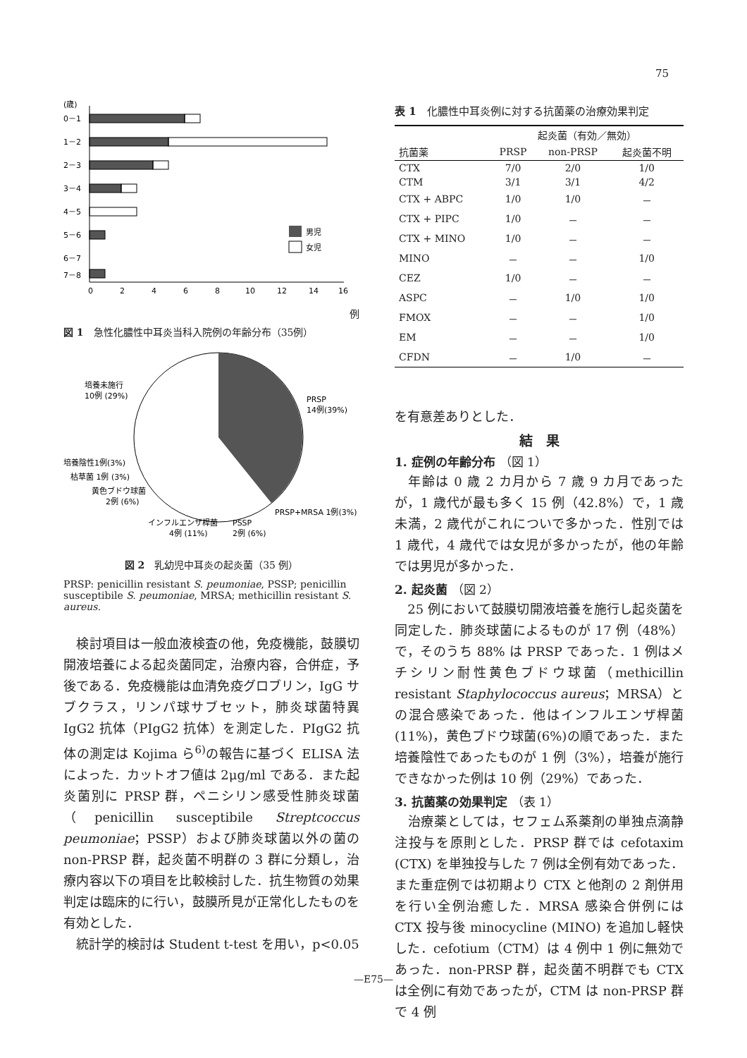75
(歳)
0－1
1－2
2－3
3－4
4－5
5－6
6－7
7－8
0
2
4
6
8
10
12
14
16
男児
女児
例
図 1　急性化膿性中耳炎当科入院例の年齢分布（35例）
培養未施行
10例 (29%)
PRSP
14例(39%)
培養陰性1例(3%)
枯草菌 1例 (3%)
黄色ブドウ球菌
2例 (6%)
PRSP+MRSA 1例(3%)
インフルエンザ桿菌
4例 (11%)
PSSP
2例 (6%)
図 2　乳幼児中耳炎の起炎菌（35 例）
PRSP: penicillin resistant S. peumoniae, PSSP; penicillin susceptibile S. peumoniae, MRSA; methicillin resistant S. aureus.
　検討項目は一般血液検査の他，免疫機能，鼓膜切開液培養による起炎菌同定，治療内容，合併症，予後である．免疫機能は血清免疫グロブリン，IgG サブクラス，リンパ球サブセット，肺炎球菌特異 IgG2 抗体（PIgG2 抗体）を測定した．PIgG2 抗体の測定は Kojima ら<sup>6)</sup>の報告に基づく ELISA 法によった．カットオフ値は 2μg/ml である．また起炎菌別に PRSP 群，ペニシリン感受性肺炎球菌（penicillin susceptibile Streptcoccus peumoniae；PSSP）および肺炎球菌以外の菌の non-PRSP 群，起炎菌不明群の 3 群に分類し，治療内容以下の項目を比較検討した．抗生物質の効果判定は臨床的に行い，鼓膜所見が正常化したものを有効とした．
　統計学的検討は Student t-test を用い，p<0.05
表 1　化膿性中耳炎例に対する抗菌薬の治療効果判定
| | 起炎菌（有効／無効） | | |
| --- | --- | --- | --- |
| 抗菌薬 | PRSP | non-PRSP | 起炎菌不明 |
| CTX | 7/0 | 2/0 | 1/0 |
| CTM | 3/1 | 3/1 | 4/2 |
| CTX + ABPC | 1/0 | 1/0 | － |
| CTX + PIPC | 1/0 | － | － |
| CTX + MINO | 1/0 | － | － |
| MINO | － | － | 1/0 |
| CEZ | 1/0 | － | － |
| ASPC | － | 1/0 | 1/0 |
| FMOX | － | － | 1/0 |
| EM | － | － | 1/0 |
| CFDN | － | 1/0 | － |
を有意差ありとした．
結　果
1. 症例の年齢分布 （図 1）
　年齢は 0 歳 2 カ月から 7 歳 9 カ月であったが，1 歳代が最も多く 15 例（42.8%）で，1 歳未満，2 歳代がこれについで多かった．性別では 1 歳代，4 歳代では女児が多かったが，他の年齢では男児が多かった．
2. 起炎菌 （図 2）
　25 例において鼓膜切開液培養を施行し起炎菌を同定した．肺炎球菌によるものが 17 例（48%）で，そのうち 88% は PRSP であった．1 例はメチシリン耐性黄色ブドウ球菌（methicillin resistant Staphylococcus aureus；MRSA）との混合感染であった．他はインフルエンザ桿菌(11%)，黄色ブドウ球菌(6%)の順であった．また培養陰性であったものが 1 例（3%），培養が施行できなかった例は 10 例（29%）であった．
3. 抗菌薬の効果判定 （表 1）
　治療薬としては，セフェム系薬剤の単独点滴静注投与を原則とした．PRSP 群では cefotaxim (CTX) を単独投与した 7 例は全例有効であった．また重症例では初期より CTX と他剤の 2 剤併用を行い全例治癒した．MRSA 感染合併例には CTX 投与後 minocycline (MINO) を追加し軽快した．cefotium（CTM）は 4 例中 1 例に無効であった．non-PRSP 群，起炎菌不明群でも CTX は全例に有効であったが，CTM は non-PRSP 群で 4 例
—E75—